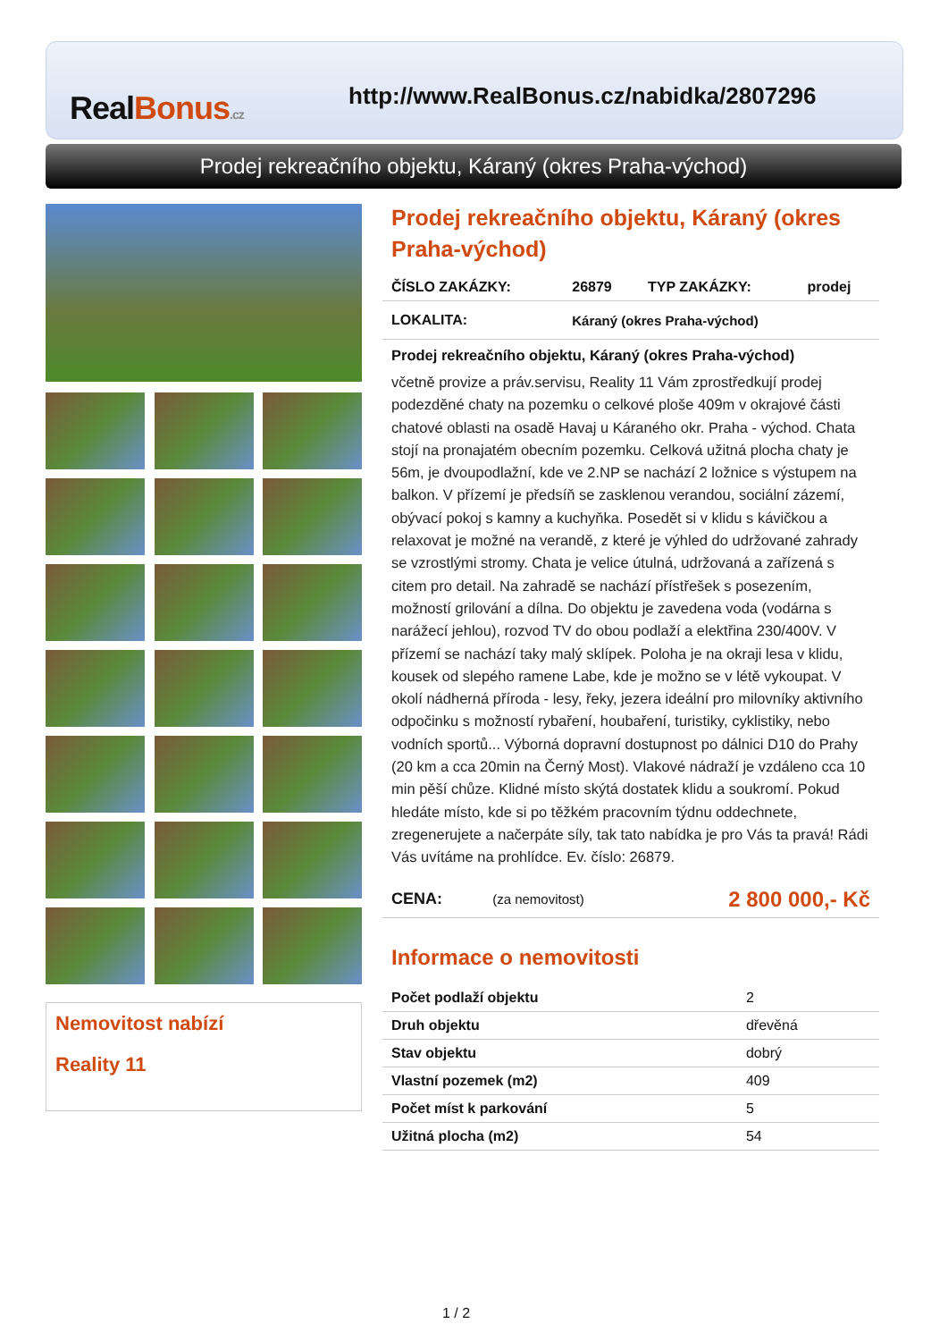Real Bonus.cz
http://www.RealBonus.cz/nabidka/2807296
Prodej rekreačního objektu, Káraný (okres Praha-východ)
Nemovitost nabízí
Reality 11
Prodej rekreačního objektu, Káraný (okres Praha-východ)
| ČÍSLO ZAKÁZKY: | 26879 | TYP ZAKÁZKY: | prodej |
| LOKALITA: | Káraný (okres Praha-východ) | | |
Prodej rekreačního objektu, Káraný (okres Praha-východ)
včetně provize a práv.servisu, Reality 11 Vám zprostředkují prodej podezděné chaty na pozemku o celkové ploše 409m v okrajové části chatové oblasti na osadě Havaj u Káraného okr. Praha - východ. Chata stojí na pronajatém obecním pozemku. Celková užitná plocha chaty je 56m, je dvoupodlažní, kde ve 2.NP se nachází 2 ložnice s výstupem na balkon. V přízemí je předsíň se zasklenou verandou, sociální zázemí, obývací pokoj s kamny a kuchyňka. Posedět si v klidu s kávičkou a relaxovat je možné na verandě, z které je výhled do udržované zahrady se vzrostlými stromy. Chata je velice útulná, udržovaná a zařízená s citem pro detail. Na zahradě se nachází přístřešek s posezením, možností grilování a dílna. Do objektu je zavedena voda (vodárna s narážecí jehlou), rozvod TV do obou podlaží a elektřina 230/400V. V přízemí se nachází taky malý sklípek. Poloha je na okraji lesa v klidu, kousek od slepého ramene Labe, kde je možno se v létě vykoupat. V okolí nádherná příroda - lesy, řeky, jezera ideální pro milovníky aktivního odpočinku s možností rybaření, houbaření, turistiky, cyklistiky, nebo vodních sportů... Výborná dopravní dostupnost po dálnici D10 do Prahy (20 km a cca 20min na Černý Most). Vlakové nádraží je vzdáleno cca 10 min pěší chůze. Klidné místo skýtá dostatek klidu a soukromí. Pokud hledáte místo, kde si po těžkém pracovním týdnu oddechnete, zregenerujete a načerpáte síly, tak tato nabídka je pro Vás ta pravá! Rádi Vás uvítáme na prohlídce. Ev. číslo: 26879.
| CENA: | (za nemovitost) | 2 800 000,- Kč |
Informace o nemovitosti
| Počet podlaží objektu | 2 |
| Druh objektu | dřevěná |
| Stav objektu | dobrý |
| Vlastní pozemek (m2) | 409 |
| Počet míst k parkování | 5 |
| Užitná plocha (m2) | 54 |
1 / 2